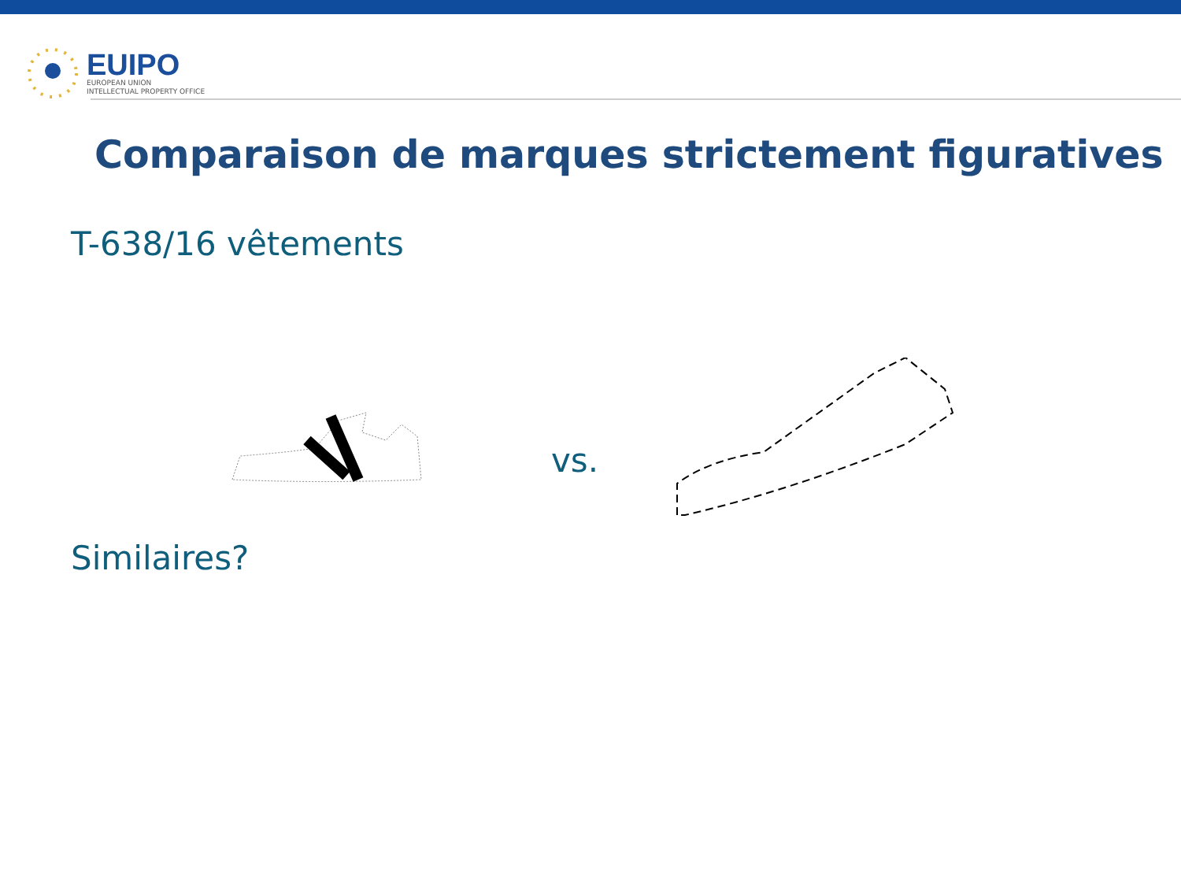EUIPO
EUROPEAN UNION
INTELLECTUAL PROPERTY OFFICE
Comparaison de marques strictement figuratives
T-638/16 vêtements
vs.
Similaires?